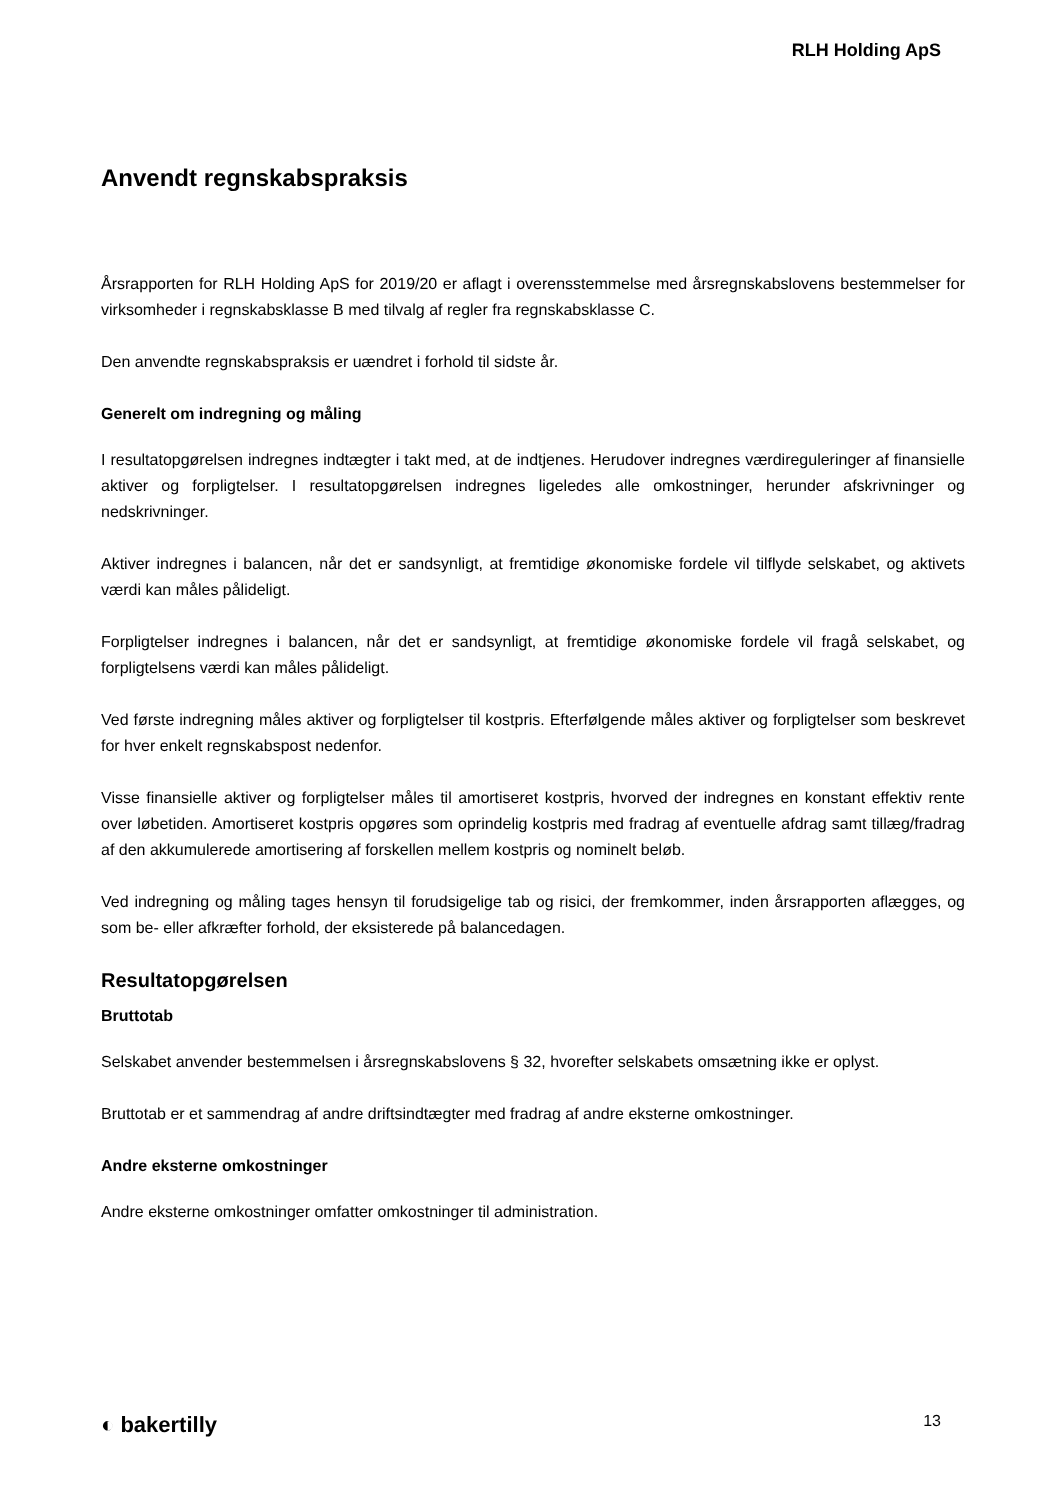RLH Holding ApS
Anvendt regnskabspraksis
Årsrapporten for RLH Holding ApS for 2019/20 er aflagt i overensstemmelse med årsregnskabslovens bestemmelser for virksomheder i regnskabsklasse B med tilvalg af regler fra regnskabsklasse C.
Den anvendte regnskabspraksis er uændret i forhold til sidste år.
Generelt om indregning og måling
I resultatopgørelsen indregnes indtægter i takt med, at de indtjenes. Herudover indregnes værdireguleringer af finansielle aktiver og forpligtelser. I resultatopgørelsen indregnes ligeledes alle omkostninger, herunder afskrivninger og nedskrivninger.
Aktiver indregnes i balancen, når det er sandsynligt, at fremtidige økonomiske fordele vil tilflyde selskabet, og aktivets værdi kan måles pålideligt.
Forpligtelser indregnes i balancen, når det er sandsynligt, at fremtidige økonomiske fordele vil fragå selskabet, og forpligtelsens værdi kan måles pålideligt.
Ved første indregning måles aktiver og forpligtelser til kostpris. Efterfølgende måles aktiver og forpligtelser som beskrevet for hver enkelt regnskabspost nedenfor.
Visse finansielle aktiver og forpligtelser måles til amortiseret kostpris, hvorved der indregnes en konstant effektiv rente over løbetiden. Amortiseret kostpris opgøres som oprindelig kostpris med fradrag af eventuelle afdrag samt tillæg/fradrag af den akkumulerede amortisering af forskellen mellem kostpris og nominelt beløb.
Ved indregning og måling tages hensyn til forudsigelige tab og risici, der fremkommer, inden årsrapporten aflægges, og som be- eller afkræfter forhold, der eksisterede på balancedagen.
Resultatopgørelsen
Bruttotab
Selskabet anvender bestemmelsen i årsregnskabslovens § 32, hvorefter selskabets omsætning ikke er oplyst.
Bruttotab er et sammendrag af andre driftsindtægter med fradrag af andre eksterne omkostninger.
Andre eksterne omkostninger
Andre eksterne omkostninger omfatter omkostninger til administration.
◐ bakertilly 13